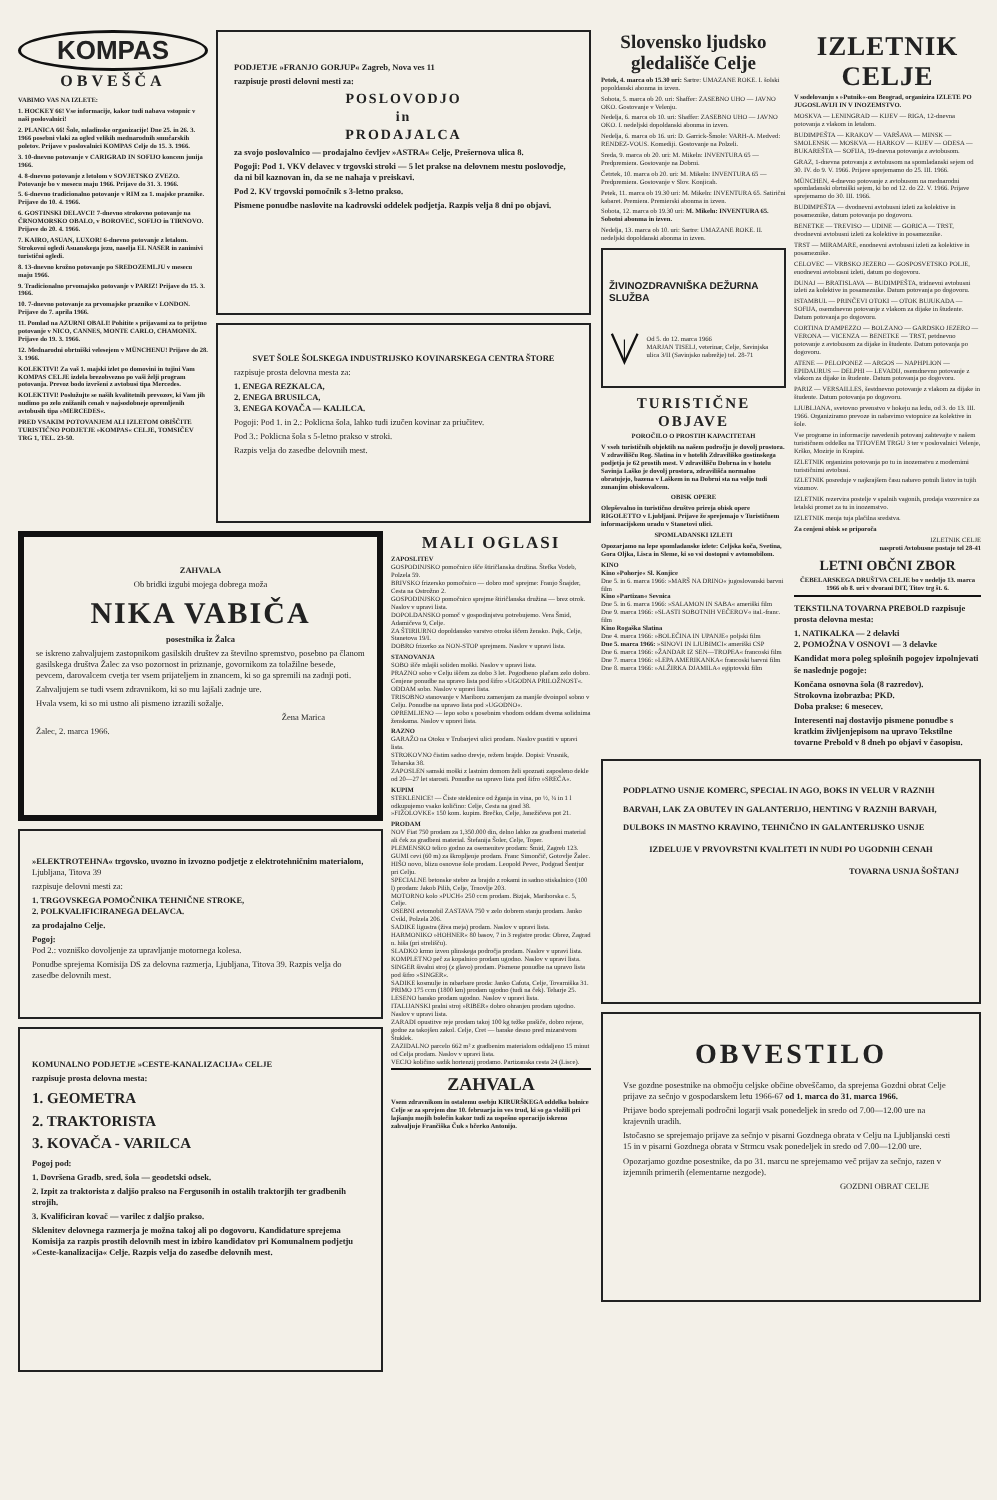KOMPAS
OBVEŠČA
VABIMO VAS NA IZLETE:
1. HOCKEY 66! Vse informacije, kakor tudi nabava vstopnic v naši poslovalnici!
2. PLANICA 66! Šole, mladinske organizacije! Dne 25. in 26. 3. 1966 posebni vlaki za ogled velikih mednarodnih smučarskih poletov. Prijave v poslovalnici KOMPAS Celje do 15. 3. 1966.
3. 10-dnevno potovanje v CARIGRAD IN SOFIJO koncem junija 1966.
4. 8-dnevno potovanje z letolom v SOVJETSKO ZVEZO. Potovanje bo v mesecu maju 1966. Prijave do 31. 3. 1966.
5. 6-dnevno tradicionalno potovanje v RIM za 1. majske praznike. Prijave do 10. 4. 1966.
6. GOSTINSKI DELAVCI! 7-dnevno strokovno potovanje na ČRNOMORSKO OBALO, v BOROVEC, SOFIJO in TIRNOVO. Prijave do 20. 4. 1966.
7. KAIRO, ASUAN, LUXOR! 6-dnevno potovanje z letalom. Strokovni ogledi Asuanskega jezu, naselja EL NASER in zanimivi turistični ogledi.
8. 13-dnevno krožno potovanje po SREDOZEMLJU v mesecu maju 1966.
9. Tradicionalno prvomajsko potovanje v PARIZ! Prijave do 15. 3. 1966.
10. 7-dnevno potovanje za prvomajske praznike v LONDON. Prijave do 7. aprila 1966.
11. Pomlad na AZURNI OBALI! Pohitite s prijavami za to prijetno potovanje v NICO, CANNES, MONTE CARLO, CHAMONIX. Prijave do 19. 3. 1966.
12. Mednarodni obrtniški velesejem v MÜNCHENU! Prijave do 28. 3. 1966.
KOLEKTIVI! Za vaš 1. majski izlet po domovini in tujini Vam KOMPAS CELJE izdela brezobvezno po vaši želji program potovanja. Prevoz bodo izvršeni z avtobusi tipa Mercedes.
KOLEKTIVI! Poslužujte se naših kvalitetnih prevozov, ki Vam jih nudimo po zelo znižanih cenah v najsodobneje opremljenih avtobusih tipa »MERCEDES«.
PRED VSAKIM POTOVANJEM ALI IZLETOM OBIŠČITE TURISTIČNO PODJETJE »KOMPAS« CELJE, TOMSIČEV TRG 1, TEL. 23-50.
PODJETJE »FRANJO GORJUP« Zagreb, Nova ves 11
razpisuje prosti delovni mesti za:
POSLOVODJO
in
PRODAJALCA
za svojo poslovalnico — prodajalno čevljev »ASTRA« Celje, Prešernova ulica 8.
Pogoji: Pod 1. VKV delavec v trgovski stroki — 5 let prakse na delovnem mestu poslovodje, da ni bil kaznovan in, da se ne nahaja v preiskavi.
Pod 2. KV trgovski pomočnik s 3-letno prakso.
Pismene ponudbe naslovite na kadrovski oddelek podjetja. Razpis velja 8 dni po objavi.
SVET ŠOLE ŠOLSKEGA INDUSTRIJSKO KOVINARSKEGA CENTRA ŠTORE
razpisuje prosta delovna mesta za:
1. ENEGA REZKALCA,
2. ENEGA BRUSILCA,
3. ENEGA KOVAČA — KALILCA.
Pogoji: Pod 1. in 2.: Poklicna šola, lahko tudi izučen kovinar za priučitev.
Pod 3.: Poklicna šola s 5-letno prakso v stroki.
Razpis velja do zasedbe delovnih mest.
ZAHVALA
Ob bridki izgubi mojega dobrega moža
NIKA VABIČA
posestnika iz Žalca
se iskreno zahvaljujem zastopnikom gasilskih društev za številno spremstvo, posebno pa članom gasilskega društva Žalec za vso pozornost in priznanje, govornikom za tolažilne besede, pevcem, darovalcem cvetja ter vsem prijateljem in znancem, ki so ga spremili na zadnji poti.
Zahvaljujem se tudi vsem zdravnikom, ki so mu lajšali zadnje ure.
Hvala vsem, ki so mi ustno ali pismeno izrazili sožalje.
Žena Marica
Žalec, 2. marca 1966.
»ELEKTROTEHNA« trgovsko, uvozno in izvozno podjetje z elektrotehničnim materialom, Ljubljana, Titova 39
razpisuje delovni mesti za:
1. TRGOVSKEGA POMOČNIKA TEHNIČNE STROKE,
2. POLKVALIFICIRANEGA DELAVCA.
za prodajalno Celje.
Pogoj:
Pod 2.: vozniško dovoljenje za upravljanje motornega kolesa.
Ponudbe sprejema Komisija DS za delovna razmerja, Ljubljana, Titova 39. Razpis velja do zasedbe delovnih mest.
KOMUNALNO PODJETJE »CESTE-KANALIZACIJA« CELJE
razpisuje prosta delovna mesta:
1. GEOMETRA
2. TRAKTORISTA
3. KOVAČA - VARILCA
Pogoj pod:
1. Dovršena Gradb. sred. šola — geodetski odsek.
2. Izpit za traktorista z daljšo prakso na Fergusonih in ostalih traktorjih ter gradbenih strojih.
3. Kvalificiran kovač — varilec z daljšo prakso.
Sklenitev delovnega razmerja je možna takoj ali po dogovoru. Kandidature sprejema Komisija za razpis prostih delovnih mest in izbiro kandidatov pri Komunalnem podjetju »Ceste-kanalizacija« Celje. Razpis velja do zasedbe delovnih mest.
MALI OGLASI
ZAPOSLITEV
GOSPODINJSKO pomočnico išče štiričlanska družina. Štefka Vodeb, Polzela 59.
BRIVSKO frizersko pomočnico — dobro moč sprejme: Franjo Šnajder, Cesta na Ostrožno 2.
GOSPODINJSKO pomočnico sprejme štiričlanska družina — brez otrok. Naslov v upravi lista.
DOPOLDANSKO pomoč v gospodinjstvu potrebujemo. Vera Šmid, Adamičeva 9, Celje.
ZA ŠTIRIURNO dopoldansko varstvo otroka iščem žensko. Pajk, Celje, Stanetova 19/I.
DOBRO frizerko za NON-STOP sprejmem. Naslov v upravi lista.
STANOVANJA
SOBO išče mlajši soliden moški. Naslov v upravi lista.
PRAZNO sobo v Celju iščem za dobo 3 let. Pogodbeno plačam zelo dobro. Cenjene ponudbe na upravo lista pod šifro »UGODNA PRILOŽNOST«.
ODDAM sobo. Naslov v upravi lista.
TRISOBNO stanovanje v Mariboru zamenjam za manjše dvoinpol sobno v Celju. Ponudbe na upravo lista pod »UGODNO«.
OPREMLJENO — lepo sobo s posebnim vhodom oddam dvema solidnima ženskama. Naslov v upravi lista.
RAZNO
GARAŽO na Otoku v Trubarjevi ulici prodam. Naslov pustiti v upravi lista.
STROKOVNO čistim sadno drevje, režem brajde. Dopisi: Vrusnik, Teharska 38.
ZAPOSLEN samski moški z lastnim domom želi spoznati zaposleno dekle od 20—27 let starosti. Ponudbe na upravo lista pod šifro »SREČA«.
KUPIM
STEKLENICE! — Čiste steklenice od žganja in vina, po ½, ¼ in 1 l odkupujemo vsako količino: Celje, Cesta na grad 38.
»FIŽOLOVKE« 150 kom. kupim. Brečko, Celje, Janežičeva pot 21.
PRODAM
NOV Fiat 750 prodam za 1,350.000 din, delno lahko za gradbeni material ali ček za gradbeni material. Štefanija Šoler, Celje, Toper.
PLEMENSKO telico godno za osemenitev prodam: Šmid, Zagreb 123.
GUMI cevi (60 m) za škropljenje prodam. Franc Simončič, Gotovlje Žalec.
HIŠO novo, blizu osnovne šole prodam. Leopold Pevec, Podgrad Šentjur pri Celju.
SPECIALNE betonske stebre za brajdo z rokami in sadno stiskalnico (100 l) prodam: Jakob Pilih, Celje, Trnovlje 203.
MOTORNO kolo »PUCH« 250 ccm prodam. Bizjak, Mariborska c. 5, Celje.
OSEBNI avtomobil ZASTAVA 750 v zelo dobrem stanju prodam. Janko Cvikl, Polzela 206.
SADIKE ligustra (živa meja) prodam. Naslov v upravi lista.
HARMONIKO »HOHNER« 80 basov, 7 in 3 registre proda: Obrez, Zagrad n. hiša (pri strelišču).
SLADKO krmo izven plinskega področja prodam. Naslov v upravi lista.
KOMPLETNO peč za kopalnico prodam ugodno. Naslov v upravi lista.
SINGER šivalni stroj (z glavo) prodam. Pismene ponudbe na upravo lista pod šifro »SINGER«.
SADIKE kosmulje in rabarbare proda: Janko Cafuta, Celje, Tovarniška 31.
PRIMO 175 ccm (1800 km) prodam ugodno (tudi na ček). Teharje 25.
LESENO barako prodam ugodno. Naslov v upravi lista.
ITALIJANSKI pralni stroj »RIBER« dobro ohranjen prodam ugodno. Naslov v upravi lista.
ZARADI opustitve reje prodam takoj 100 kg težke prašiče, dobro rejene, godne za takojšen zakol. Celje, Cret — barake desno pred mizarstvom Štuklek.
ZAZIDALNO parcelo 662 m² z gradbenim materialom oddaljeno 15 minut od Celja prodam. Naslov v upravi lista.
VECJO količino sadik hortenzij prodamo. Partizanska cesta 24 (Lisce).
ZAHVALA
Vsem zdravnikom in ostalemu osebju KIRURŠKEGA oddelka bolnice Celje se za sprejem dne 10. februarja in ves trud, ki so ga vložili pri lajšanju mojih bolečin kakor tudi za uspešno operacijo iskreno zahvaljuje Frančiška Čuk s hčerko Antonijo.
Slovensko ljudsko gledališče Celje
Petek, 4. marca ob 15.30 uri: Sartre: UMAZANE ROKE. I. šolski popoldanski abonma in izven.
Sobota, 5. marca ob 20. uri: Shaffer: ZASEBNO UHO — JAVNO OKO. Gostovanje v Velenju.
Nedelja, 6. marca ob 10. uri: Shaffer: ZASEBNO UHO — JAVNO OKO. I. nedeljski dopoldanski abonma in izven.
Nedelja, 6. marca ob 16. uri: D. Garrick-Šmole: VARH-A. Medved: RENDEZ-VOUS. Komediji. Gostovanje na Polzeli.
Sreda, 9. marca ob 20. uri: M. Mikeln: INVENTURA 65 — Predpremiera. Gostovanje na Dobrni.
Četrtek, 10. marca ob 20. uri: M. Mikeln: INVENTURA 65 — Predpremiera. Gostovanje v Slov. Konjicah.
Petek, 11. marca ob 19.30 uri: M. Mikeln: INVENTURA 65. Satirični kabaret. Premiera. Premierski abonma in izven.
Sobota, 12. marca ob 19.30 uri: M. Mikeln: INVENTURA 65. Sobotni abonma in izven.
Nedelja, 13. marca ob 10. uri: Sartre: UMAZANE ROKE. II. nedeljski dopoldanski abonma in izven.
ŽIVINOZDRAVNIŠKA DEŽURNA SLUŽBA
Od 5. do 12. marca 1966
MARJAN TISELJ, veterinar, Celje, Savinjska ulica 3/II (Savinjsko nabrežje) tel. 28-71
TURISTIČNE OBJAVE
POROČILO O PROSTIH KAPACITETAH
V vseh turističnih objektih na našem področju je dovolj prostora. V zdravilišču Rog. Slatina in v hotelih Zdraviliško gostinskega podjetja je 62 prostih mest. V zdravilišču Dobrna in v hotelu Savinja Laško je dovolj prostora, zdravilišča normalno obratujejo, bazena v Laškem in na Dobrni sta na voljo tudi zunanjim obiskovalcem.
OBISK OPERE
Olepševalno in turistično društvo prireja obisk opere RIGOLETTO v Ljubljani. Prijave že sprejemajo v Turističnem informacijskem uradu v Stanetovi ulici.
SPOMLADANSKI IZLETI
Opozarjamo na lepe spomladanske izlete: Celjska koča, Svetina, Gora Oljka, Lisca in Sleme, ki so vsi dostopni v avtomobilom.
KINO
Kino »Pohorje« Sl. Konjice
Dne 5. in 6. marca 1966: »MARŠ NA DRINO« jugoslovanski barvni film
Kino »Partizan« Sevnica
Dne 5. in 6. marca 1966: »SALAMON IN SABA« ameriški film
Dne 9. marca 1966: »SLASTI SOBOTNIH VEČEROV« ital.-franc. film
Kino Rogaška Slatina
Dne 4. marca 1966: »BOLEČINA IN UPANJE« poljski film
Dne 5. marca 1966: »SINOVI IN LJUBIMCI« ameriški CSP
Dne 6. marca 1966: »ŽANDAR IZ SEN—TROPEA« francoski film
Dne 7. marca 1966: »LEPA AMERIKANKA« francoski barvni film
Dne 8. marca 1966: »ALŽIRKA DJAMILA« egiptovski film
IZLETNIK
CELJE
V sodelovanju s »Putnik«-om Beograd, organizira IZLETE PO JUGOSLAVIJI IN V INOZEMSTVO.
MOSKVA — LENINGRAD — KIJEV — RIGA, 12-dnevna potovanja z vlakom in letalom.
BUDIMPEŠTA — KRAKOV — VARŠAVA — MINSK — SMOLENSK — MOSKVA — HARKOV — KIJEV — ODESA — BUKAREŠTA — SOFIJA, 19-dnevna potovanja z avtobusom.
GRAZ, 1-dnevna potovanja z avtobusom na spomladanski sejem od 30. IV. do 9. V. 1966. Prijave sprejemamo do 25. III. 1966.
MÜNCHEN, 4-dnevno potovanje z avtobusom na mednarodni spomladanski obrtniški sejem, ki bo od 12. do 22. V. 1966. Prijave sprejemamo do 30. III. 1966.
BUDIMPEŠTA — dvodnevni avtobusni izleti za kolektive in posameznike, datum potovanja po dogovoru.
BENETKE — TREVISO — UDINE — GORICA — TRST, dvodnevni avtobusni izleti za kolektive in posameznike.
TRST — MIRAMARE, enodnevni avtobusni izleti za kolektive in posameznike.
CELOVEC — VRBSKO JEZERO — GOSPOSVETSKO POLJE, enodnevni avtobusni izleti, datum po dogovoru.
DUNAJ — BRATISLAVA — BUDIMPEŠTA, tridnevni avtobusni izleti za kolektive in posameznike. Datum potovanja po dogovoru.
ISTAMBUL — PRINČEVI OTOKI — OTOK BUJUKADA — SOFIJA, osemdnevno potovanje z vlakom za dijake in študente. Datum potovanja po dogovoru.
CORTINA D'AMPEZZO — BOLZANO — GARDSKO JEZERO — VERONA — VICENZA — BENETKE — TRST, petdnevno potovanje z avtobusom za dijake in študente. Datum potovanja po dogovoru.
ATENE — PELOPONEZ — ARGOS — NAPHPLION — EPIDAURUS — DELPHI — LEVADIJ, osemdnevno potovanje z vlakom za dijake in študente. Datum potovanja po dogovoru.
PARIZ — VERSAILLES, šestdnevno potovanje z vlakom za dijake in študente. Datum potovanja po dogovoru.
LJUBLJANA, svetovno prvenstvo v hokeju na ledu, od 3. do 13. III. 1966. Organiziramo prevoze in nabavimo vstopnice za kolektive in šole.
Vse programe in informacije navedenih potovanj zahtevajte v našem turističnem oddelku na TITOVEM TRGU 3 ter v poslovalnici Velenje, Krško, Mozirje in Krapini.
IZLETNIK organizira potovanja po tu in inozemstvu z modernimi turističnimi avtobusi.
IZLETNIK posreduje v najkrajšem času nabavo potnih listov in tujih vizumov.
IZLETNIK rezervira postelje v spalnih vagonih, prodaja vozovnice za letalski promet za tu in inozemstvo.
IZLETNIK menja tuja plačilna sredstva.
Za cenjeni obisk se priporoča
IZLETNIK CELJE
nasproti Avtobusne postaje tel 28-41
LETNI OBČNI ZBOR
ČEBELARSKEGA DRUŠTVA CELJE bo v nedeljo 13. marca 1966 ob 8. uri v dvorani DIT, Titov trg št. 6.
TEKSTILNA TOVARNA PREBOLD razpisuje prosta delovna mesta:
1. NATIKALKA — 2 delavki
2. POMOŽNA V OSNOVI — 3 delavke
Kandidat mora poleg splošnih pogojev izpolnjevati še naslednje pogoje:
Končana osnovna šola (8 razredov).
Strokovna izobrazba: PKD.
Doba prakse: 6 mesecev.
Interesenti naj dostavijo pismene ponudbe s kratkim življenjepisom na upravo Tekstilne tovarne Prebold v 8 dneh po objavi v časopisu.
PODPLATNO USNJE KOMERC, SPECIAL IN AGO, BOKS IN VELUR V RAZNIH BARVAH, LAK ZA OBUTEV IN GALANTERIJO, HENTING V RAZNIH BARVAH, DULBOKS IN MASTNO KRAVINO, TEHNIČNO IN GALANTERIJSKO USNJE
IZDELUJE V PRVOVRSTNI KVALITETI IN NUDI PO UGODNIH CENAH
TOVARNA USNJA ŠOŠTANJ
OBVESTILO
Vse gozdne posestnike na območju celjske občine obveščamo, da sprejema Gozdni obrat Celje prijave za sečnjo v gospodarskem letu 1966-67 od 1. marca do 31. marca 1966.
Prijave bodo sprejemali področni logarji vsak ponedeljek in sredo od 7.00—12.00 ure na krajevnih uradih.
Istočasno se sprejemajo prijave za sečnjo v pisarni Gozdnega obrata v Celju na Ljubljanski cesti 15 in v pisarni Gozdnega obrata v Strmcu vsak ponedeljek in sredo od 7.00—12.00 ure.
Opozarjamo gozdne posestnike, da po 31. marcu ne sprejemamo več prijav za sečnjo, razen v izjemnih primerih (elementarne nezgode).
GOZDNI OBRAT CELJE